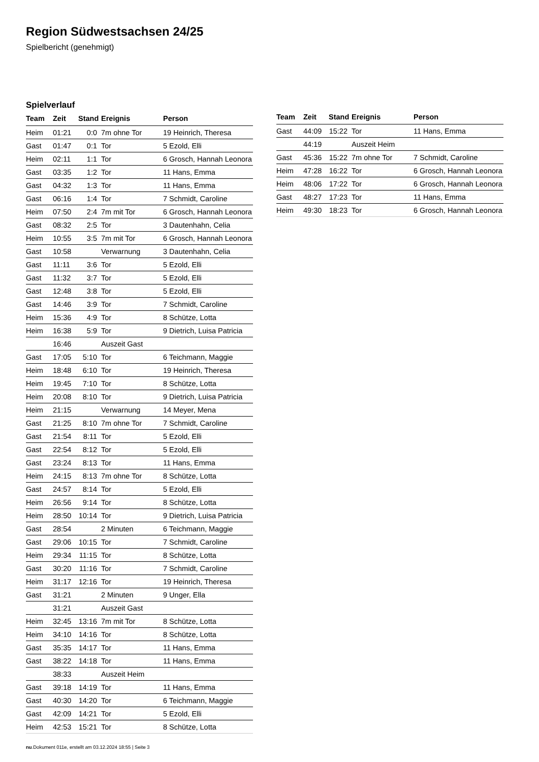Region Südwestsachsen 24/25
Spielbericht (genehmigt)
Spielverlauf
| Team | Zeit | Stand | Ereignis | Person |
| --- | --- | --- | --- | --- |
| Heim | 01:21 | 0:0 | 7m ohne Tor | 19 Heinrich, Theresa |
| Gast | 01:47 | 0:1 | Tor | 5 Ezold, Elli |
| Heim | 02:11 | 1:1 | Tor | 6 Grosch, Hannah Leonora |
| Gast | 03:35 | 1:2 | Tor | 11 Hans, Emma |
| Gast | 04:32 | 1:3 | Tor | 11 Hans, Emma |
| Gast | 06:16 | 1:4 | Tor | 7 Schmidt, Caroline |
| Heim | 07:50 | 2:4 | 7m mit Tor | 6 Grosch, Hannah Leonora |
| Gast | 08:32 | 2:5 | Tor | 3 Dautenhahn, Celia |
| Heim | 10:55 | 3:5 | 7m mit Tor | 6 Grosch, Hannah Leonora |
| Gast | 10:58 | | Verwarnung | 3 Dautenhahn, Celia |
| Gast | 11:11 | 3:6 | Tor | 5 Ezold, Elli |
| Gast | 11:32 | 3:7 | Tor | 5 Ezold, Elli |
| Gast | 12:48 | 3:8 | Tor | 5 Ezold, Elli |
| Gast | 14:46 | 3:9 | Tor | 7 Schmidt, Caroline |
| Heim | 15:36 | 4:9 | Tor | 8 Schütze, Lotta |
| Heim | 16:38 | 5:9 | Tor | 9 Dietrich, Luisa Patricia |
| | 16:46 | | Auszeit Gast | |
| Gast | 17:05 | 5:10 | Tor | 6 Teichmann, Maggie |
| Heim | 18:48 | 6:10 | Tor | 19 Heinrich, Theresa |
| Heim | 19:45 | 7:10 | Tor | 8 Schütze, Lotta |
| Heim | 20:08 | 8:10 | Tor | 9 Dietrich, Luisa Patricia |
| Heim | 21:15 | | Verwarnung | 14 Meyer, Mena |
| Gast | 21:25 | 8:10 | 7m ohne Tor | 7 Schmidt, Caroline |
| Gast | 21:54 | 8:11 | Tor | 5 Ezold, Elli |
| Gast | 22:54 | 8:12 | Tor | 5 Ezold, Elli |
| Gast | 23:24 | 8:13 | Tor | 11 Hans, Emma |
| Heim | 24:15 | 8:13 | 7m ohne Tor | 8 Schütze, Lotta |
| Gast | 24:57 | 8:14 | Tor | 5 Ezold, Elli |
| Heim | 26:56 | 9:14 | Tor | 8 Schütze, Lotta |
| Heim | 28:50 | 10:14 | Tor | 9 Dietrich, Luisa Patricia |
| Gast | 28:54 | | 2 Minuten | 6 Teichmann, Maggie |
| Gast | 29:06 | 10:15 | Tor | 7 Schmidt, Caroline |
| Heim | 29:34 | 11:15 | Tor | 8 Schütze, Lotta |
| Gast | 30:20 | 11:16 | Tor | 7 Schmidt, Caroline |
| Heim | 31:17 | 12:16 | Tor | 19 Heinrich, Theresa |
| Gast | 31:21 | | 2 Minuten | 9 Unger, Ella |
| | 31:21 | | Auszeit Gast | |
| Heim | 32:45 | 13:16 | 7m mit Tor | 8 Schütze, Lotta |
| Heim | 34:10 | 14:16 | Tor | 8 Schütze, Lotta |
| Gast | 35:35 | 14:17 | Tor | 11 Hans, Emma |
| Gast | 38:22 | 14:18 | Tor | 11 Hans, Emma |
| | 38:33 | | Auszeit Heim | |
| Gast | 39:18 | 14:19 | Tor | 11 Hans, Emma |
| Gast | 40:30 | 14:20 | Tor | 6 Teichmann, Maggie |
| Gast | 42:09 | 14:21 | Tor | 5 Ezold, Elli |
| Heim | 42:53 | 15:21 | Tor | 8 Schütze, Lotta |
| Team | Zeit | Stand | Ereignis | Person |
| --- | --- | --- | --- | --- |
| Gast | 44:09 | 15:22 | Tor | 11 Hans, Emma |
| | 44:19 | | Auszeit Heim | |
| Gast | 45:36 | 15:22 | 7m ohne Tor | 7 Schmidt, Caroline |
| Heim | 47:28 | 16:22 | Tor | 6 Grosch, Hannah Leonora |
| Heim | 48:06 | 17:22 | Tor | 6 Grosch, Hannah Leonora |
| Gast | 48:27 | 17:23 | Tor | 11 Hans, Emma |
| Heim | 49:30 | 18:23 | Tor | 6 Grosch, Hannah Leonora |
nu.Dokument 011e, erstellt am 03.12.2024 18:55 | Seite 3